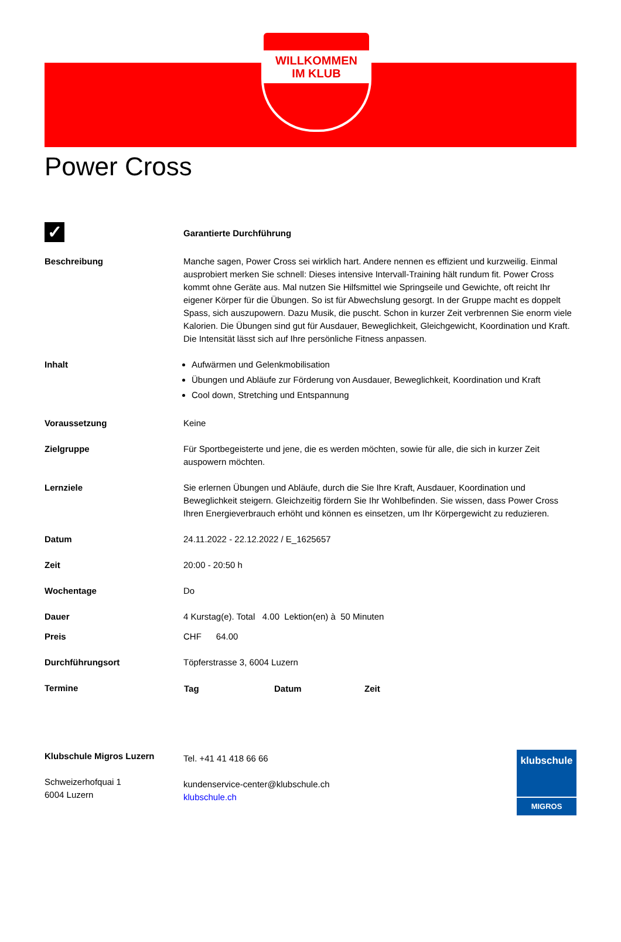WILLKOMMEN
IM KLUB
Power Cross
| ✓ | Garantierte Durchführung |
| Beschreibung | Manche sagen, Power Cross sei wirklich hart. Andere nennen es effizient und kurzweilig. Einmal ausprobiert merken Sie schnell: Dieses intensive Intervall-Training hält rundum fit. Power Cross kommt ohne Geräte aus. Mal nutzen Sie Hilfsmittel wie Springseile und Gewichte, oft reicht Ihr eigener Körper für die Übungen. So ist für Abwechslung gesorgt. In der Gruppe macht es doppelt Spass, sich auszupowern. Dazu Musik, die puscht. Schon in kurzer Zeit verbrennen Sie enorm viele Kalorien. Die Übungen sind gut für Ausdauer, Beweglichkeit, Gleichgewicht, Koordination und Kraft. Die Intensität lässt sich auf Ihre persönliche Fitness anpassen. |
| Inhalt | Aufwärmen und Gelenkmobilisation Übungen und Abläufe zur Förderung von Ausdauer, Beweglichkeit, Koordination und Kraft Cool down, Stretching und Entspannung |
| Voraussetzung | Keine |
| Zielgruppe | Für Sportbegeisterte und jene, die es werden möchten, sowie für alle, die sich in kurzer Zeit auspowern möchten. |
| Lernziele | Sie erlernen Übungen und Abläufe, durch die Sie Ihre Kraft, Ausdauer, Koordination und Beweglichkeit steigern. Gleichzeitig fördern Sie Ihr Wohlbefinden. Sie wissen, dass Power Cross Ihren Energieverbrauch erhöht und können es einsetzen, um Ihr Körpergewicht zu reduzieren. |
| Datum | 24.11.2022 - 22.12.2022 / E_1625657 |
| Zeit | 20:00 - 20:50 h |
| Wochentage | Do |
| Dauer | 4 Kurstag(e). Total 4.00 Lektion(en) à 50 Minuten |
| Preis | CHF 64.00 |
| Durchführungsort | Töpferstrasse 3, 6004 Luzern |
| Termine | / Tag / Datum / Zeit / / --- / --- / --- / |
Klubschule Migros Luzern
Schweizerhofquai 1
6004 Luzern
Tel. +41 41 418 66 66
kundenservice-center@klubschule.ch
klubschule.ch
klubschule
MIGROS